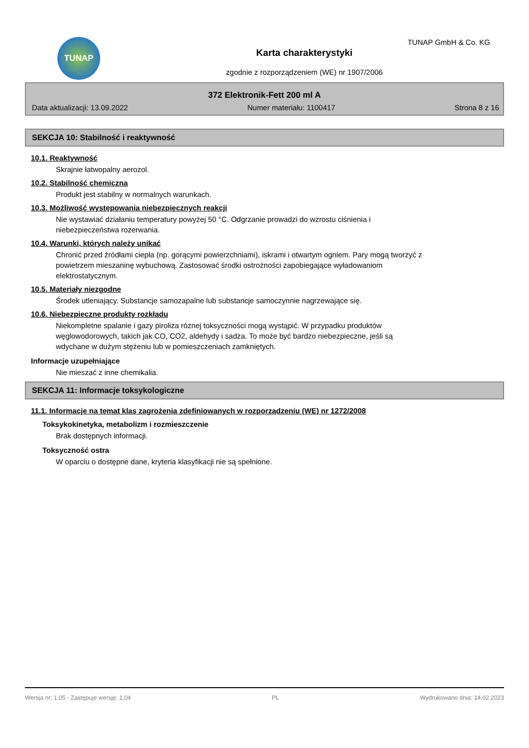TUNAP TUNAP GmbH & Co. KG
Karta charakterystyki
zgodnie z rozporządzeniem (WE) nr 1907/2006
372 Elektronik-Fett 200 ml A
Data aktualizacji: 13.09.2022 Numer materiału: 1100417 Strona 8 z 16
SEKCJA 10: Stabilność i reaktywność
10.1. Reaktywność
Skrajnie łatwopalny aerozol.
10.2. Stabilność chemiczna
Produkt jest stabilny w normalnych warunkach.
10.3. Możliwość występowania niebezpiecznych reakcji
Nie wystawiać działaniu temperatury powyżej 50 °C. Odgrzanie prowadzi do wzrostu ciśnienia i
niebezpieczeństwa rozerwania.
10.4. Warunki, których należy unikać
Chronić przed źródłami ciepła (np. gorącymi powierzchniami), iskrami i otwartym ogniem. Pary mogą tworzyć z
powietrzem mieszaninę wybuchową. Zastosować środki ostrożności zapobiegające wyładowaniom
elektrostatycznym.
10.5. Materiały niezgodne
Środek utleniający. Substancje samozapalne lub substancje samoczynnie nagrzewające się.
10.6. Niebezpieczne produkty rozkładu
Niekompletne spalanie i gazy piroliza różnej toksyczności mogą wystąpić. W przypadku produktów
węglowodorowych, takich jak CO, CO2, aldehydy i sadza. To może być bardzo niebezpieczne, jeśli są
wdychane w dużym stężeniu lub w pomieszczeniach zamkniętych.
Informacje uzupełniające
Nie mieszać z inne chemikalia.
SEKCJA 11: Informacje toksykologiczne
11.1. Informacje na temat klas zagrożenia zdefiniowanych w rozporządzeniu (WE) nr 1272/2008
Toksykokinetyka, metabolizm i rozmieszczenie
Brak dostępnych informacji.
Toksyczność ostra
W oparciu o dostępne dane, kryteria klasyfikacji nie są spełnione.
Wersja nr: 1,05 - Zastępuje wersję: 1,04 PL Wydrukowano dnia: 14.02.2023